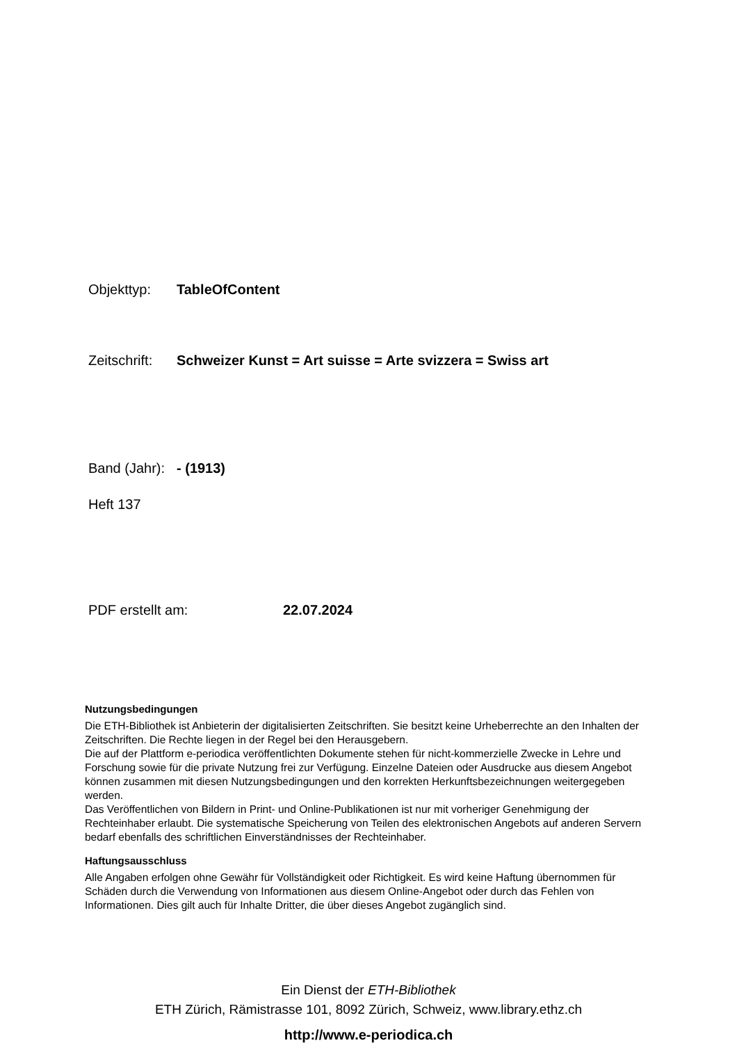Objekttyp: TableOfContent
Zeitschrift: Schweizer Kunst = Art suisse = Arte svizzera = Swiss art
Band (Jahr): - (1913)
Heft 137
PDF erstellt am: 22.07.2024
Nutzungsbedingungen
Die ETH-Bibliothek ist Anbieterin der digitalisierten Zeitschriften. Sie besitzt keine Urheberrechte an den Inhalten der Zeitschriften. Die Rechte liegen in der Regel bei den Herausgebern.
Die auf der Plattform e-periodica veröffentlichten Dokumente stehen für nicht-kommerzielle Zwecke in Lehre und Forschung sowie für die private Nutzung frei zur Verfügung. Einzelne Dateien oder Ausdrucke aus diesem Angebot können zusammen mit diesen Nutzungsbedingungen und den korrekten Herkunftsbezeichnungen weitergegeben werden.
Das Veröffentlichen von Bildern in Print- und Online-Publikationen ist nur mit vorheriger Genehmigung der Rechteinhaber erlaubt. Die systematische Speicherung von Teilen des elektronischen Angebots auf anderen Servern bedarf ebenfalls des schriftlichen Einverständnisses der Rechteinhaber.
Haftungsausschluss
Alle Angaben erfolgen ohne Gewähr für Vollständigkeit oder Richtigkeit. Es wird keine Haftung übernommen für Schäden durch die Verwendung von Informationen aus diesem Online-Angebot oder durch das Fehlen von Informationen. Dies gilt auch für Inhalte Dritter, die über dieses Angebot zugänglich sind.
Ein Dienst der ETH-Bibliothek
ETH Zürich, Rämistrasse 101, 8092 Zürich, Schweiz, www.library.ethz.ch
http://www.e-periodica.ch